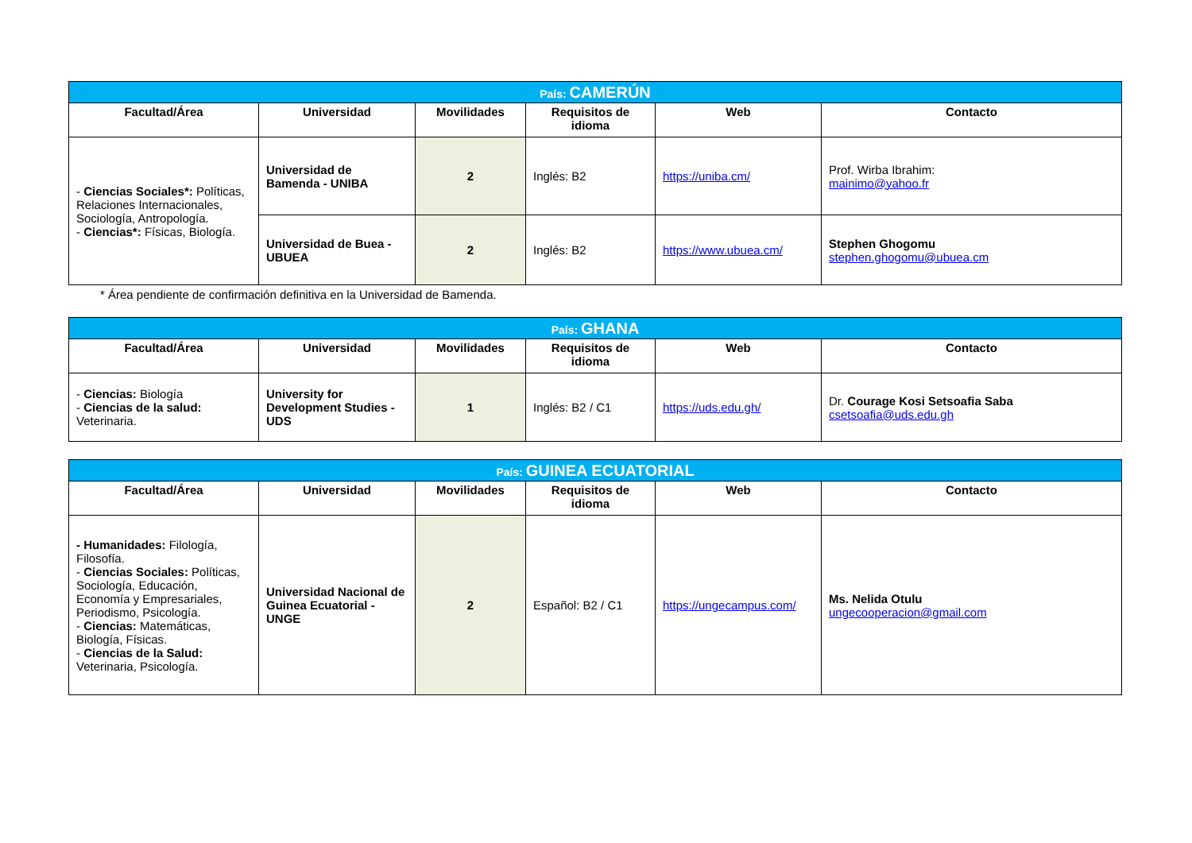| País: CAMERÚN | | | | | |
| Facultad/Área | Universidad | Movilidades | Requisitos de idioma | Web | Contacto |
| - Ciencias Sociales*: Políticas, Relaciones Internacionales, Sociología, Antropología. - Ciencias*: Físicas, Biología. | Universidad de Bamenda - UNIBA | 2 | Inglés: B2 | https://uniba.cm/ | Prof. Wirba Ibrahim: mainimo@yahoo.fr |
| | Universidad de Buea - UBUEA | 2 | Inglés: B2 | https://www.ubuea.cm/ | Stephen Ghogomu stephen.ghogomu@ubuea.cm |
* Área pendiente de confirmación definitiva en la Universidad de Bamenda.
| País: GHANA | | | | | |
| Facultad/Área | Universidad | Movilidades | Requisitos de idioma | Web | Contacto |
| - Ciencias: Biología - Ciencias de la salud: Veterinaria. | University for Development Studies - UDS | 1 | Inglés: B2 / C1 | https://uds.edu.gh/ | Dr. Courage Kosi Setsoafia Saba csetsoafia@uds.edu.gh |
| País: GUINEA ECUATORIAL | | | | | |
| Facultad/Área | Universidad | Movilidades | Requisitos de idioma | Web | Contacto |
| - Humanidades: Filología, Filosofía. - Ciencias Sociales: Políticas, Sociología, Educación, Economía y Empresariales, Periodismo, Psicología. - Ciencias: Matemáticas, Biología, Físicas. - Ciencias de la Salud: Veterinaria, Psicología. | Universidad Nacional de Guinea Ecuatorial - UNGE | 2 | Español: B2 / C1 | https://ungecampus.com/ | Ms. Nelida Otulu ungecooperacion@gmail.com |